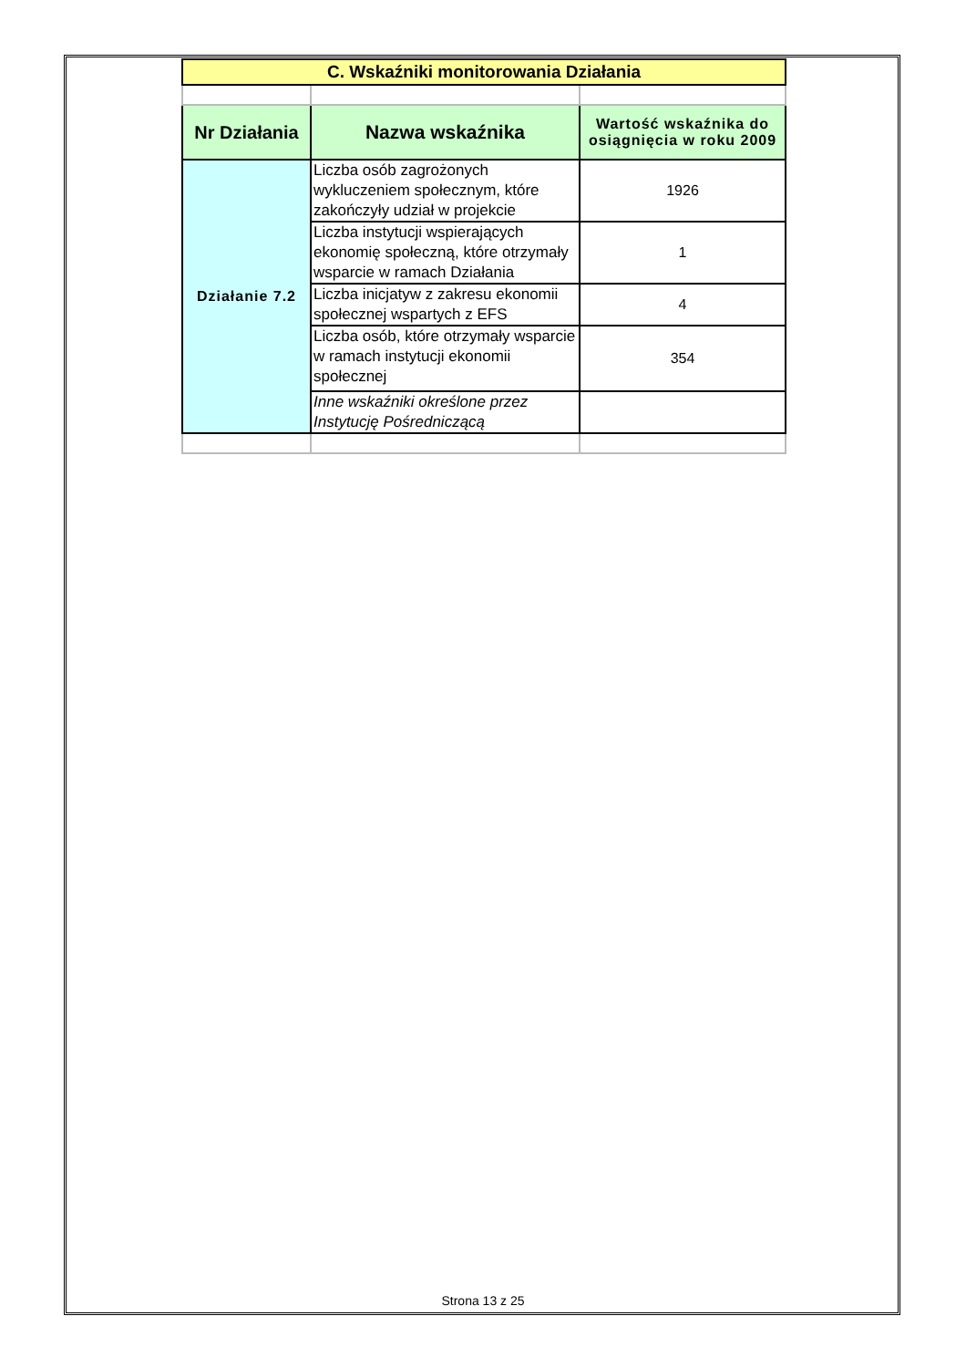| C. Wskaźniki monitorowania Działania | | |
| Nr Działania | Nazwa wskaźnika | Wartość wskaźnika do osiągnięcia w roku 2009 |
| Działanie 7.2 | Liczba osób zagrożonych wykluczeniem społecznym, które zakończyły udział w projekcie | 1926 |
| | Liczba instytucji wspierających ekonomię społeczną, które otrzymały wsparcie w ramach Działania | 1 |
| | Liczba inicjatyw z zakresu ekonomii społecznej wspartych z EFS | 4 |
| | Liczba osób, które otrzymały wsparcie w ramach instytucji ekonomii społecznej | 354 |
| | Inne wskaźniki określone przez Instytucję Pośredniczącą | |
Strona 13 z 25